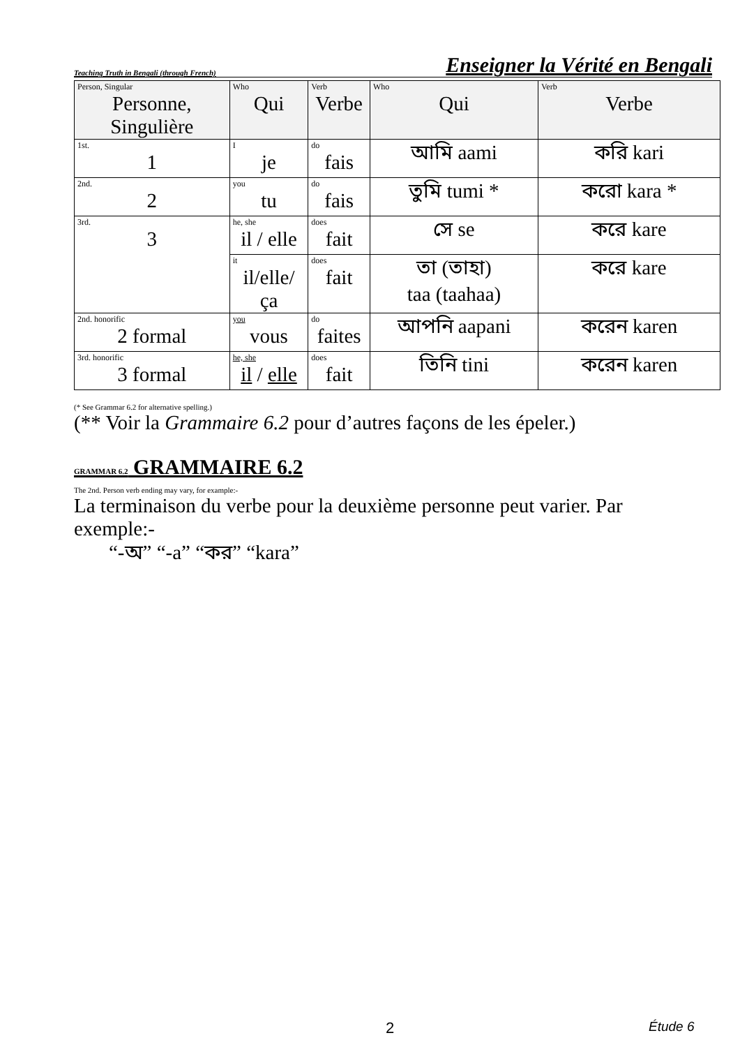Teaching Truth in Bengali (through French) Enseigner la Vérité en Bengali
| Person, Singular Personne, Singulière | Who Qui | Verb Verbe | Who Qui | Verb Verbe |
| --- | --- | --- | --- | --- |
| 1st. 1 | I je | do fais | আমি aami | করি kari |
| 2nd. 2 | you tu | do fais | তুমি tumi * | করো kara * |
| 3rd. 3 | he, she il / elle | does fait | সে se | করে kare |
| | it il/elle/ça | does fait | তা (তাহা) taa (taahaa) | করে kare |
| 2nd. honorific 2 formal | you vous | do faites | আপনি aapani | করেন karen |
| 3rd. honorific 3 formal | he, she il / elle | does fait | তিনি tini | করেন karen |
(* See Grammar 6.2 for alternative spelling.)
(** Voir la Grammaire 6.2 pour d’autres façons de les épeler.)
GRAMMAR 6.2 GRAMMAIRE 6.2
The 2nd. Person verb ending may vary, for example:-
La terminaison du verbe pour la deuxième personne peut varier. Par exemple:-
“-অ” “-a” “কর” “kara”
2 Étude 6